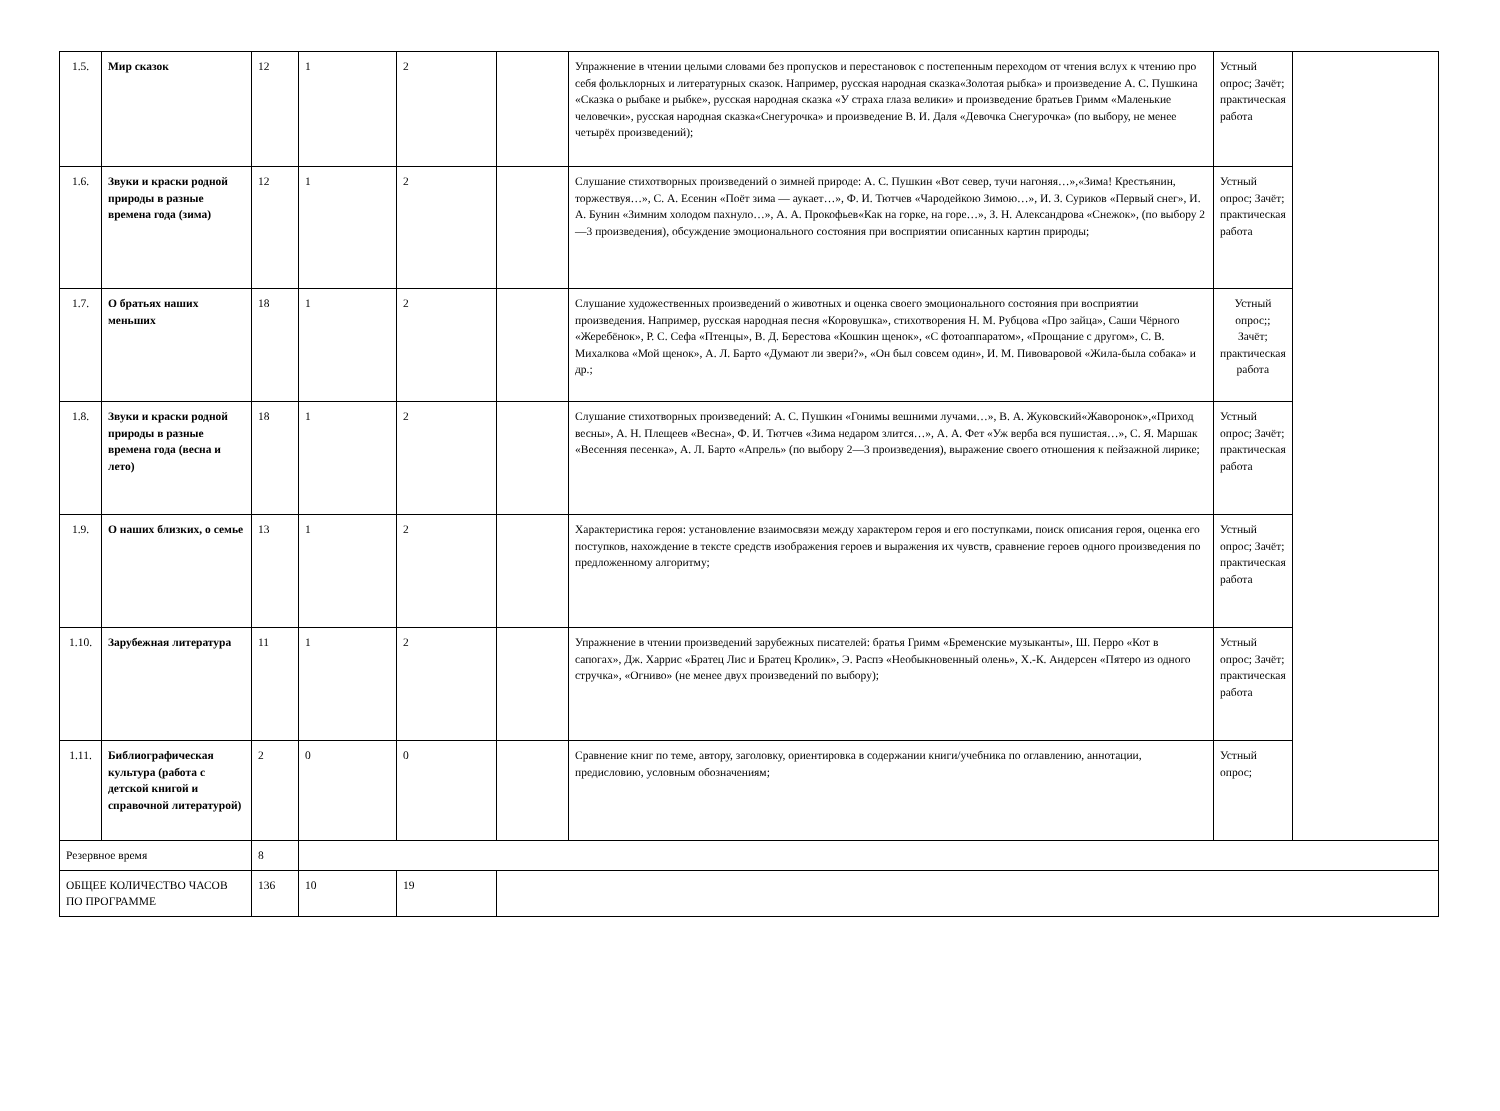| 1.5. | Мир сказок | 12 | 1 | 2 | | Упражнение в чтении целыми словами без пропусков и перестановок с постепенным переходом от чтения вслух к чтению про себя фольклорных и литературных сказок. Например, русская народная сказка«Золотая рыбка» и произведение А. С. Пушкина «Сказка о рыбаке и рыбке», русская народная сказка «У страха глаза велики» и произведение братьев Гримм «Маленькие человечки», русская народная сказка«Снегурочка» и произведение В. И. Даля «Девочка Снегурочка» (по выбору, не менее четырёх произведений); | Устный опрос; Зачёт; практическая работа | |
| 1.6. | Звуки и краски родной природы в разные времена года (зима) | 12 | 1 | 2 | | Слушание стихотворных произведений о зимней природе: А. С. Пушкин «Вот север, тучи нагоняя…»,«Зима! Крестьянин, торжествуя…», С. А. Есенин «Поёт зима — аукает…», Ф. И. Тютчев «Чародейкою Зимою…», И. З. Суриков «Первый снег», И. А. Бунин «Зимним холодом пахнуло…», А. А. Прокофьев«Как на горке, на горе…», З. Н. Александрова «Снежок», (по выбору 2—3 произведения), обсуждение эмоционального состояния при восприятии описанных картин природы; | Устный опрос; Зачёт; практическая работа | |
| 1.7. | О братьях наших меньших | 18 | 1 | 2 | | Слушание художественных произведений о животных и оценка своего эмоционального состояния при восприятии произведения. Например, русская народная песня «Коровушка», стихотворения Н. М. Рубцова «Про зайца», Саши Чёрного «Жеребёнок», Р. С. Сефа «Птенцы», В. Д. Берестова «Кошкин щенок», «С фотоаппаратом», «Прощание с другом», С. В. Михалкова «Мой щенок», А. Л. Барто «Думают ли звери?», «Он был совсем один», И. М. Пивоваровой «Жила-была собака» и др.; | Устный опрос;; Зачёт; практическая работа | |
| 1.8. | Звуки и краски родной природы в разные времена года (весна и лето) | 18 | 1 | 2 | | Слушание стихотворных произведений: А. С. Пушкин «Гонимы вешними лучами…», В. А. Жуковский«Жаворонок»,«Приход весны», А. Н. Плещеев «Весна», Ф. И. Тютчев «Зима недаром злится…», А. А. Фет «Уж верба вся пушистая…», С. Я. Маршак «Весенняя песенка», А. Л. Барто «Апрель» (по выбору 2—3 произведения), выражение своего отношения к пейзажной лирике; | Устный опрос; Зачёт; практическая работа | |
| 1.9. | О наших близких, о семье | 13 | 1 | 2 | | Характеристика героя: установление взаимосвязи между характером героя и его поступками, поиск описания героя, оценка его поступков, нахождение в тексте средств изображения героев и выражения их чувств, сравнение героев одного произведения по предложенному алгоритму; | Устный опрос; Зачёт; практическая работа | |
| 1.10. | Зарубежная литература | 11 | 1 | 2 | | Упражнение в чтении произведений зарубежных писателей: братья Гримм «Бременские музыканты», Ш. Перро «Кот в сапогах», Дж. Харрис «Братец Лис и Братец Кролик», Э. Распэ «Необыкновенный олень», Х.-К. Андерсен «Пятеро из одного стручка», «Огниво» (не менее двух произведений по выбору); | Устный опрос; Зачёт; практическая работа | |
| 1.11. | Библиографическая культура (работа с детской книгой и справочной литературой) | 2 | 0 | 0 | | Сравнение книг по теме, автору, заголовку, ориентировка в содержании книги/учебника по оглавлению, аннотации, предисловию, условным обозначениям; | Устный опрос; | |
| Резервное время | | 8 | | | | | | |
| ОБЩЕЕ КОЛИЧЕСТВО ЧАСОВ ПО ПРОГРАММЕ | | 136 | 10 | 19 | | | | |